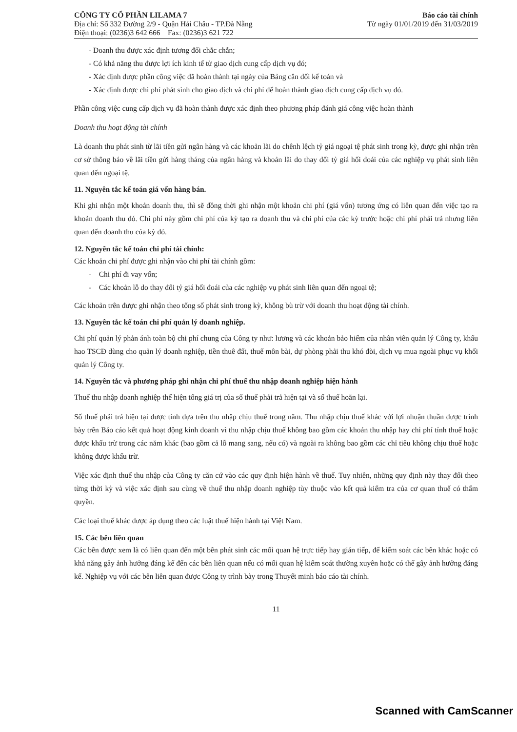CÔNG TY CỔ PHẦN LILAMA 7
Địa chỉ: Số 332 Đường 2/9 - Quận Hải Châu - TP.Đà Nẵng
Điện thoại: (0236)3 642 666 Fax: (0236)3 621 722
Báo cáo tài chính
Từ ngày 01/01/2019 đến 31/03/2019
- Doanh thu được xác định tương đối chắc chắn;
- Có khả năng thu được lợi ích kinh tế từ giao dịch cung cấp dịch vụ đó;
- Xác định được phần công việc đã hoàn thành tại ngày của Bảng cân đối kế toán và
- Xác định được chi phí phát sinh cho giao dịch và chi phí để hoàn thành giao dịch cung cấp dịch vụ đó.
Phần công việc cung cấp dịch vụ đã hoàn thành được xác định theo phương pháp đánh giá công việc hoàn thành
Doanh thu hoạt động tài chính
Là doanh thu phát sinh từ lãi tiền gửi ngân hàng và các khoản lãi do chênh lệch tỷ giá ngoại tệ phát sinh trong kỳ, được ghi nhận trên cơ sở thông báo về lãi tiền gửi hàng tháng của ngân hàng và khoản lãi do thay đổi tỷ giá hối đoái của các nghiệp vụ phát sinh liên quan đến ngoại tệ.
11. Nguyên tắc kế toán giá vốn hàng bán.
Khi ghi nhận một khoản doanh thu, thì sẽ đồng thời ghi nhận một khoản chi phí (giá vốn) tương ứng có liên quan đến việc tạo ra khoản doanh thu đó. Chi phí này gồm chi phí của kỳ tạo ra doanh thu và chi phí của các kỳ trước hoặc chi phí phải trả nhưng liên quan đến doanh thu của kỳ đó.
12. Nguyên tắc kế toán chi phí tài chính:
Các khoản chi phí được ghi nhận vào chi phí tài chính gồm:
- Chi phí đi vay vốn;
- Các khoản lỗ do thay đổi tỷ giá hối đoái của các nghiệp vụ phát sinh liên quan đến ngoại tệ;
Các khoản trên được ghi nhận theo tổng số phát sinh trong kỳ, không bù trừ với doanh thu hoạt động tài chính.
13. Nguyên tắc kế toán chi phí quản lý doanh nghiệp.
Chi phí quản lý phản ánh toàn bộ chi phí chung của Công ty như: lương và các khoản bảo hiểm của nhân viên quản lý Công ty, khấu hao TSCĐ dùng cho quản lý doanh nghiệp, tiền thuê đất, thuế môn bài, dự phòng phải thu khó đòi, dịch vụ mua ngoài phục vụ khối quản lý Công ty.
14. Nguyên tắc và phương pháp ghi nhận chi phí thuế thu nhập doanh nghiệp hiện hành
Thuế thu nhập doanh nghiệp thể hiện tổng giá trị của số thuế phải trả hiện tại và số thuế hoãn lại.
Số thuế phải trả hiện tại được tính dựa trên thu nhập chịu thuế trong năm. Thu nhập chịu thuế khác với lợi nhuận thuần được trình bày trên Báo cáo kết quả hoạt động kinh doanh vì thu nhập chịu thuế không bao gồm các khoản thu nhập hay chi phí tính thuế hoặc được khấu trừ trong các năm khác (bao gồm cả lỗ mang sang, nếu có) và ngoài ra không bao gồm các chỉ tiêu không chịu thuế hoặc không được khấu trừ.
Việc xác định thuế thu nhập của Công ty căn cứ vào các quy định hiện hành về thuế. Tuy nhiên, những quy định này thay đổi theo từng thời kỳ và việc xác định sau cùng về thuế thu nhập doanh nghiệp tùy thuộc vào kết quả kiểm tra của cơ quan thuế có thẩm quyền.
Các loại thuế khác được áp dụng theo các luật thuế hiện hành tại Việt Nam.
15. Các bên liên quan
Các bên được xem là có liên quan đến một bên phát sinh các mối quan hệ trực tiếp hay gián tiếp, để kiểm soát các bên khác hoặc có khả năng gây ảnh hưởng đáng kể đến các bên liên quan nếu có mối quan hệ kiểm soát thường xuyên hoặc có thể gây ảnh hưởng đáng kể. Nghiệp vụ với các bên liên quan được Công ty trình bày trong Thuyết minh báo cáo tài chính.
11
Scanned with CamScanner